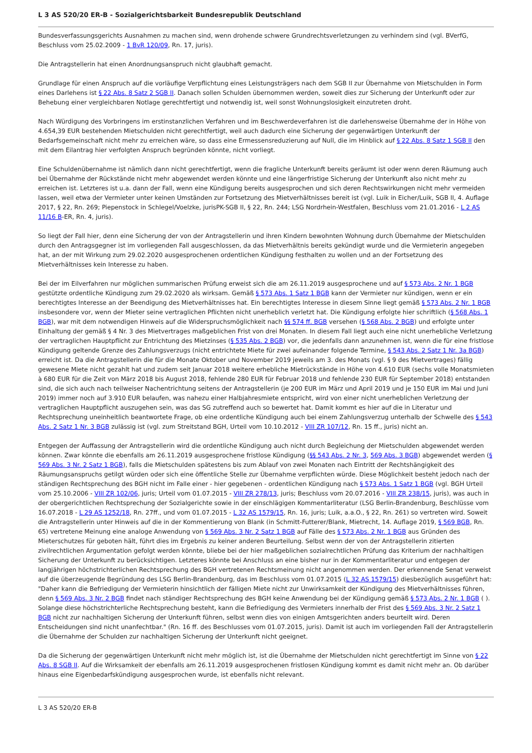L 3 AS 520/20 ER-B - Sozialgerichtsbarkeit Bundesrepublik Deutschland
Bundesverfassungsgerichts Ausnahmen zu machen sind, wenn drohende schwere Grundrechtsverletzungen zu verhindern sind (vgl. BVerfG, Beschluss vom 25.02.2009 - 1 BvR 120/09, Rn. 17, juris).
Die Antragstellerin hat einen Anordnungsanspruch nicht glaubhaft gemacht.
Grundlage für einen Anspruch auf die vorläufige Verpflichtung eines Leistungsträgers nach dem SGB II zur Übernahme von Mietschulden in Form eines Darlehens ist § 22 Abs. 8 Satz 2 SGB II. Danach sollen Schulden übernommen werden, soweit dies zur Sicherung der Unterkunft oder zur Behebung einer vergleichbaren Notlage gerechtfertigt und notwendig ist, weil sonst Wohnungslosigkeit einzutreten droht.
Nach Würdigung des Vorbringens im erstinstanzlichen Verfahren und im Beschwerdeverfahren ist die darlehensweise Übernahme der in Höhe von 4.654,39 EUR bestehenden Mietschulden nicht gerechtfertigt, weil auch dadurch eine Sicherung der gegenwärtigen Unterkunft der Bedarfsgemeinschaft nicht mehr zu erreichen wäre, so dass eine Ermessensreduzierung auf Null, die im Hinblick auf § 22 Abs. 8 Satz 1 SGB II den mit dem Eilantrag hier verfolgten Anspruch begründen könnte, nicht vorliegt.
Eine Schuldenübernahme ist nämlich dann nicht gerechtfertigt, wenn die fragliche Unterkunft bereits geräumt ist oder wenn deren Räumung auch bei Übernahme der Rückstände nicht mehr abgewendet werden könnte und eine längerfristige Sicherung der Unterkunft also nicht mehr zu erreichen ist. Letzteres ist u.a. dann der Fall, wenn eine Kündigung bereits ausgesprochen und sich deren Rechtswirkungen nicht mehr vermeiden lassen, weil etwa der Vermieter unter keinen Umständen zur Fortsetzung des Mietverhältnisses bereit ist (vgl. Luik in Eicher/Luik, SGB II, 4. Auflage 2017, § 22, Rn. 269; Piepenstock in Schlegel/Voelzke, jurisPK-SGB II, § 22, Rn. 244; LSG Nordrhein-Westfalen, Beschluss vom 21.01.2016 - L 2 AS 11/16 B-ER, Rn. 4, juris).
So liegt der Fall hier, denn eine Sicherung der von der Antragstellerin und ihren Kindern bewohnten Wohnung durch Übernahme der Mietschulden durch den Antragsgegner ist im vorliegenden Fall ausgeschlossen, da das Mietverhältnis bereits gekündigt wurde und die Vermieterin angegeben hat, an der mit Wirkung zum 29.02.2020 ausgesprochenen ordentlichen Kündigung festhalten zu wollen und an der Fortsetzung des Mietverhältnisses kein Interesse zu haben.
Bei der im Eilverfahren nur möglichen summarischen Prüfung erweist sich die am 26.11.2019 ausgesprochene und auf § 573 Abs. 2 Nr. 1 BGB gestützte ordentliche Kündigung zum 29.02.2020 als wirksam. Gemäß § 573 Abs. 1 Satz 1 BGB kann der Vermieter nur kündigen, wenn er ein berechtigtes Interesse an der Beendigung des Mietverhältnisses hat. Ein berechtigtes Interesse in diesem Sinne liegt gemäß § 573 Abs. 2 Nr. 1 BGB insbesondere vor, wenn der Mieter seine vertraglichen Pflichten nicht unerheblich verletzt hat. Die Kündigung erfolgte hier schriftlich (§ 568 Abs. 1 BGB), war mit dem notwendigen Hinweis auf die Widerspruchsmöglichkeit nach §§ 574 ff. BGB versehen (§ 568 Abs. 2 BGB) und erfolgte unter Einhaltung der gemäß § 4 Nr. 3 des Mietvertrages maßgeblichen Frist von drei Monaten. In diesem Fall liegt auch eine nicht unerhebliche Verletzung der vertraglichen Hauptpflicht zur Entrichtung des Mietzinses (§ 535 Abs. 2 BGB) vor, die jedenfalls dann anzunehmen ist, wenn die für eine fristlose Kündigung geltende Grenze des Zahlungsverzugs (nicht entrichtete Miete für zwei aufeinander folgende Termine, § 543 Abs. 2 Satz 1 Nr. 3a BGB) erreicht ist. Da die Antragstellerin die für die Monate Oktober und November 2019 jeweils am 3. des Monats (vgl. § 9 des Mietvertrages) fällig gewesene Miete nicht gezahlt hat und zudem seit Januar 2018 weitere erhebliche Mietrückstände in Höhe von 4.610 EUR (sechs volle Monatsmieten à 680 EUR für die Zeit von März 2018 bis August 2018, fehlende 280 EUR für Februar 2018 und fehlende 230 EUR für September 2018) entstanden sind, die sich auch nach teilweiser Nachentrichtung seitens der Antragstellerin (je 200 EUR im März und April 2019 und je 150 EUR im Mai und Juni 2019) immer noch auf 3.910 EUR belaufen, was nahezu einer Halbjahresmiete entspricht, wird von einer nicht unerheblichen Verletzung der vertraglichen Hauptpflicht auszugehen sein, was das SG zutreffend auch so bewertet hat. Damit kommt es hier auf die in Literatur und Rechtsprechung uneinheitlich beantwortete Frage, ob eine ordentliche Kündigung auch bei einem Zahlungsverzug unterhalb der Schwelle des § 543 Abs. 2 Satz 1 Nr. 3 BGB zulässig ist (vgl. zum Streitstand BGH, Urteil vom 10.10.2012 - VIII ZR 107/12, Rn. 15 ff., juris) nicht an.
Entgegen der Auffassung der Antragstellerin wird die ordentliche Kündigung auch nicht durch Begleichung der Mietschulden abgewendet werden können. Zwar könnte die ebenfalls am 26.11.2019 ausgesprochene fristlose Kündigung (§§ 543 Abs. 2 Nr. 3, 569 Abs. 3 BGB) abgewendet werden (§ 569 Abs. 3 Nr. 2 Satz 1 BGB), falls die Mietschulden spätestens bis zum Ablauf von zwei Monaten nach Eintritt der Rechtshängigkeit des Räumungsanspruchs getilgt würden oder sich eine öffentliche Stelle zur Übernahme verpflichten würde. Diese Möglichkeit besteht jedoch nach der ständigen Rechtsprechung des BGH nicht im Falle einer - hier gegebenen - ordentlichen Kündigung nach § 573 Abs. 1 Satz 1 BGB (vgl. BGH Urteil vom 25.10.2006 - VIII ZR 102/06, juris; Urteil vom 01.07.2015 - VIII ZR 278/13, juris; Beschluss vom 20.07.2016 - VIII ZR 238/15, juris), was auch in der obergerichtlichen Rechtsprechung der Sozialgerichte sowie in der einschlägigen Kommentarliteratur (LSG Berlin-Brandenburg, Beschlüsse vom 16.07.2018 - L 29 AS 1252/18, Rn. 27ff., und vom 01.07.2015 - L 32 AS 1579/15, Rn. 16, juris; Luik, a.a.O., § 22, Rn. 261) so vertreten wird. Soweit die Antragstellerin unter Hinweis auf die in der Kommentierung von Blank (in Schmitt-Futterer/Blank, Mietrecht, 14. Auflage 2019, § 569 BGB, Rn. 65) vertretene Meinung eine analoge Anwendung von § 569 Abs. 3 Nr. 2 Satz 1 BGB auf Fälle des § 573 Abs. 2 Nr. 1 BGB aus Gründen des Mieterschutzes für geboten hält, führt dies im Ergebnis zu keiner anderen Beurteilung. Selbst wenn der von der Antragstellerin zitierten zivilrechtlichen Argumentation gefolgt werden könnte, bliebe bei der hier maßgeblichen sozialrechtlichen Prüfung das Kriterium der nachhaltigen Sicherung der Unterkunft zu berücksichtigen. Letzteres könnte bei Anschluss an eine bisher nur in der Kommentarliteratur und entgegen der langjährigen höchstrichterlichen Rechtsprechung des BGH vertretenen Rechtsmeinung nicht angenommen werden. Der erkennende Senat verweist auf die überzeugende Begründung des LSG Berlin-Brandenburg, das im Beschluss vom 01.07.2015 (L 32 AS 1579/15) diesbezüglich ausgeführt hat: "Daher kann die Befriedigung der Vermieterin hinsichtlich der fälligen Miete nicht zur Unwirksamkeit der Kündigung des Mietverhältnisses führen, denn § 569 Abs. 3 Nr. 2 BGB findet nach ständiger Rechtsprechung des BGH keine Anwendung bei der Kündigung gemäß § 573 Abs. 2 Nr. 1 BGB ( ). Solange diese höchstrichterliche Rechtsprechung besteht, kann die Befriedigung des Vermieters innerhalb der Frist des § 569 Abs. 3 Nr. 2 Satz 1 BGB nicht zur nachhaltigen Sicherung der Unterkunft führen, selbst wenn dies von einigen Amtsgerichten anders beurteilt wird. Deren Entscheidungen sind nicht unanfechtbar." (Rn. 16 ff. des Beschlusses vom 01.07.2015, juris). Damit ist auch im vorliegenden Fall der Antragstellerin die Übernahme der Schulden zur nachhaltigen Sicherung der Unterkunft nicht geeignet.
Da die Sicherung der gegenwärtigen Unterkunft nicht mehr möglich ist, ist die Übernahme der Mietschulden nicht gerechtfertigt im Sinne von § 22 Abs. 8 SGB II. Auf die Wirksamkeit der ebenfalls am 26.11.2019 ausgesprochenen fristlosen Kündigung kommt es damit nicht mehr an. Ob darüber hinaus eine Eigenbedarfskündigung ausgesprochen wurde, ist ebenfalls nicht relevant.
L 3 AS 520/20 ER-B